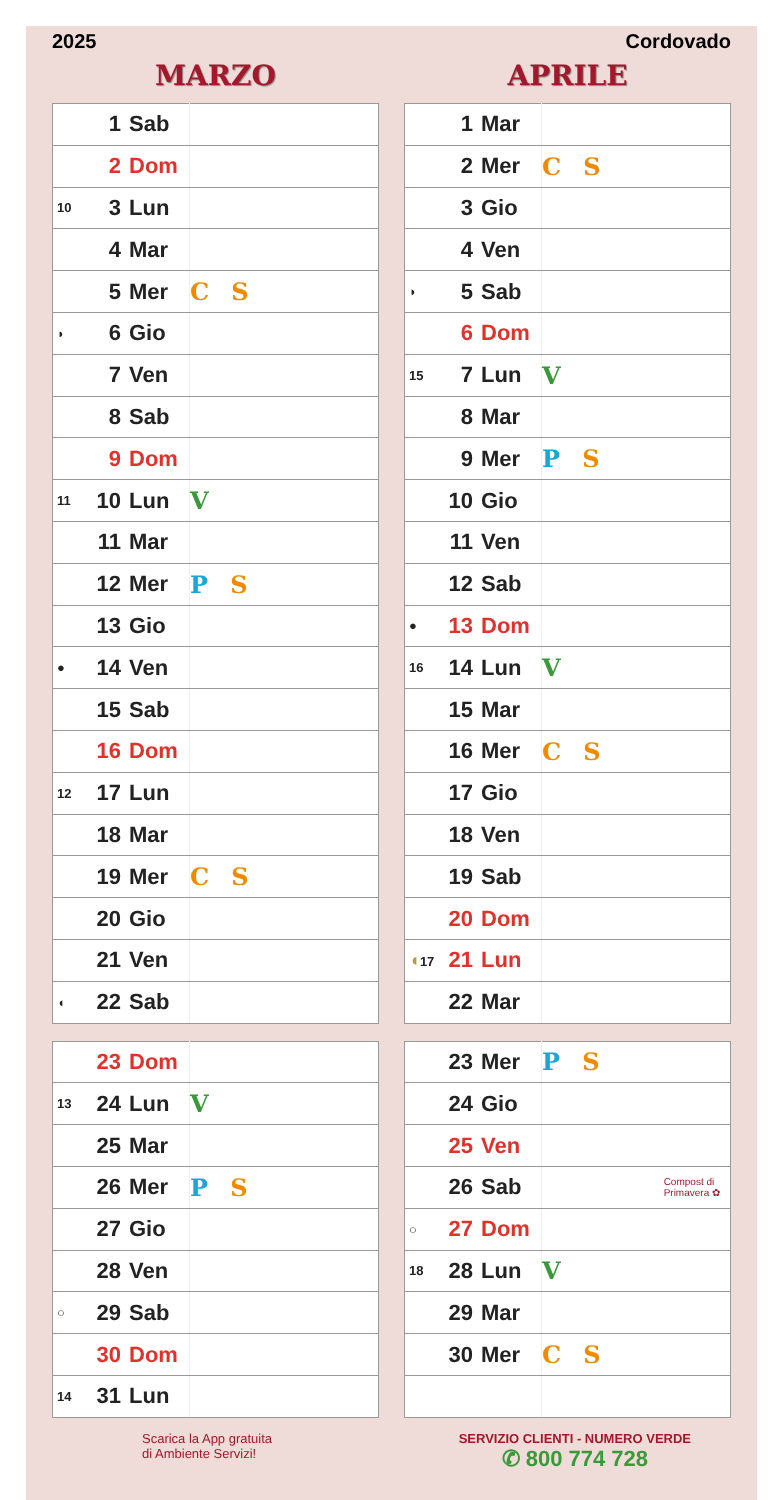2025 Cordovado
MARZO
| | 1 | Sab | |
| | 2 | Dom | |
| 10 | 3 | Lun | |
| | 4 | Mar | |
| | 5 | Mer | C S |
| ◗ | 6 | Gio | |
| | 7 | Ven | |
| | 8 | Sab | |
| | 9 | Dom | |
| 11 | 10 | Lun | V |
| | 11 | Mar | |
| | 12 | Mer | P S |
| | 13 | Gio | |
| ● | 14 | Ven | |
| | 15 | Sab | |
| | 16 | Dom | |
| 12 | 17 | Lun | |
| | 18 | Mar | |
| | 19 | Mer | C S |
| | 20 | Gio | |
| | 21 | Ven | |
| ◖ | 22 | Sab | |
| | 23 | Dom | |
| 13 | 24 | Lun | V |
| | 25 | Mar | |
| | 26 | Mer | P S |
| | 27 | Gio | |
| | 28 | Ven | |
| ○ | 29 | Sab | |
| | 30 | Dom | |
| 14 | 31 | Lun | |
APRILE
| | 1 | Mar | |
| | 2 | Mer | C S |
| | 3 | Gio | |
| | 4 | Ven | |
| ◗ | 5 | Sab | |
| | 6 | Dom | |
| 15 | 7 | Lun | V |
| | 8 | Mar | |
| | 9 | Mer | P S |
| | 10 | Gio | |
| | 11 | Ven | |
| | 12 | Sab | |
| ● | 13 | Dom | |
| 16 | 14 | Lun | V |
| | 15 | Mar | |
| | 16 | Mer | C S |
| | 17 | Gio | |
| | 18 | Ven | |
| | 19 | Sab | |
| | 20 | Dom | |
| ◖ 17 | 21 | Lun | |
| | 22 | Mar | |
| | 23 | Mer | P S |
| | 24 | Gio | |
| | 25 | Ven | |
| | 26 | Sab | Compost di Primavera ✿ |
| ○ | 27 | Dom | |
| 18 | 28 | Lun | V |
| | 29 | Mar | |
| | 30 | Mer | C S |
Scarica la App gratuita
di Ambiente Servizi!
SERVIZIO CLIENTI - NUMERO VERDE
✆ 800 774 728